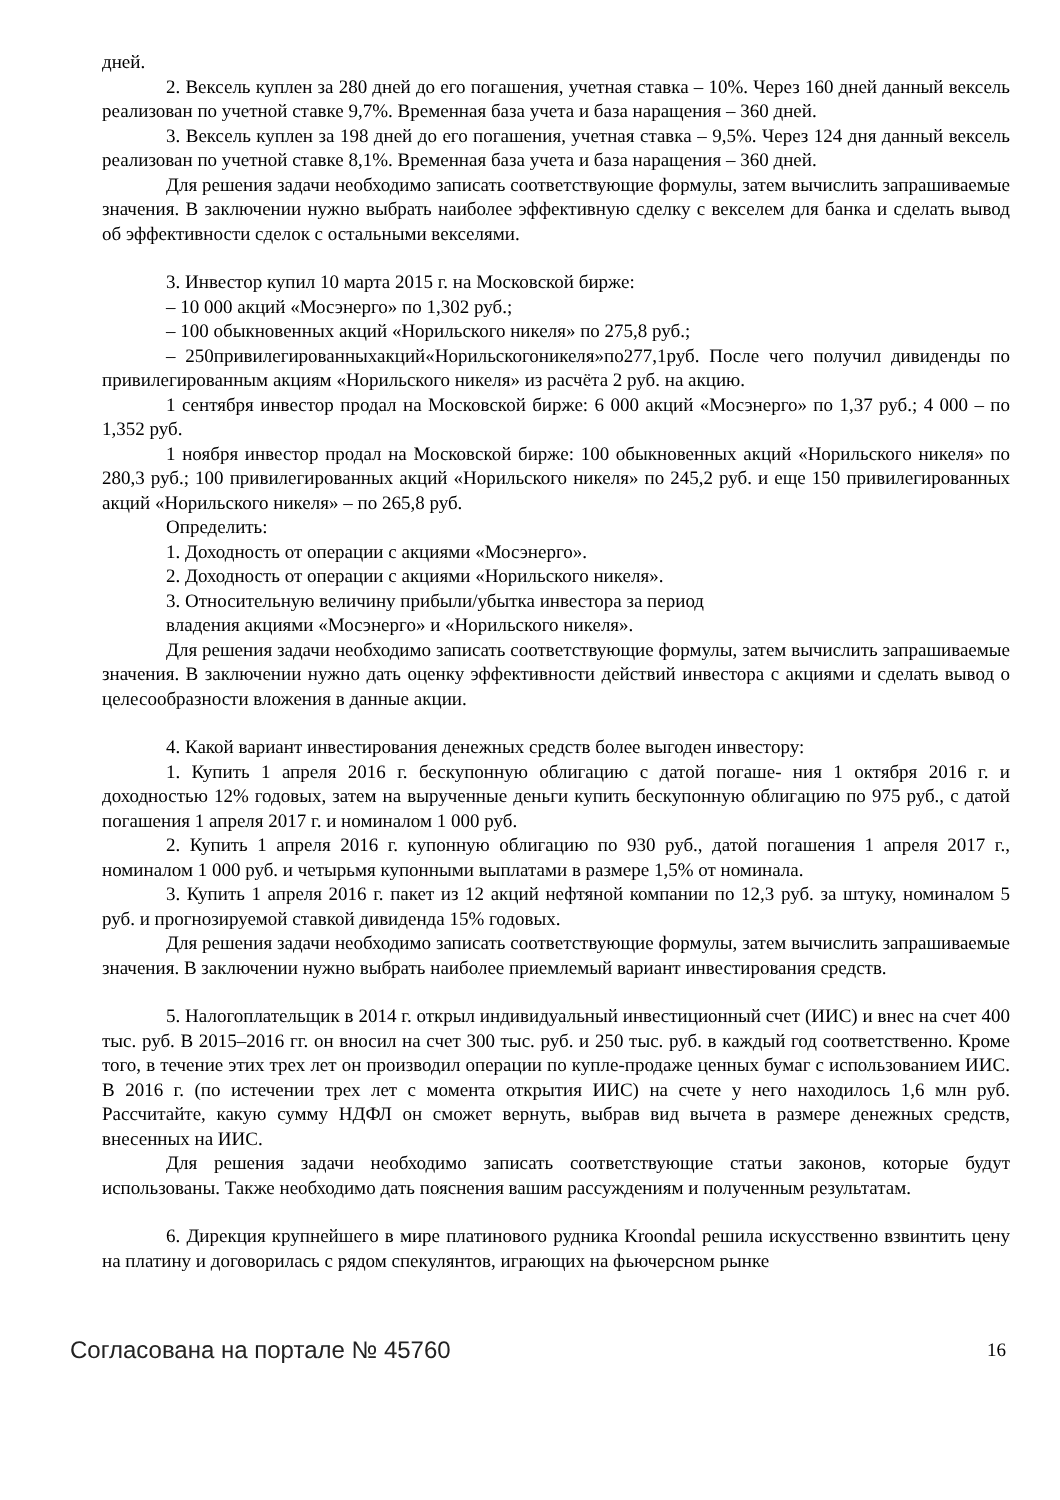дней.
2. Вексель куплен за 280 дней до его погашения, учетная ставка – 10%. Через 160 дней данный вексель реализован по учетной ставке 9,7%. Временная база учета и база наращения – 360 дней.
3. Вексель куплен за 198 дней до его погашения, учетная ставка – 9,5%. Через 124 дня данный вексель реализован по учетной ставке 8,1%. Временная база учета и база наращения – 360 дней.
Для решения задачи необходимо записать соответствующие формулы, затем вычислить запрашиваемые значения. В заключении нужно выбрать наиболее эффективную сделку с векселем для банка и сделать вывод об эффективности сделок с остальными векселями.
3. Инвестор купил 10 марта 2015 г. на Московской бирже:
– 10 000 акций «Мосэнерго» по 1,302 руб.;
– 100 обыкновенных акций «Норильского никеля» по 275,8 руб.;
– 250привилегированныхакций«Норильскогоникеля»по277,1руб. После чего получил дивиденды по привилегированным акциям «Норильского никеля» из расчёта 2 руб. на акцию.
1 сентября инвестор продал на Московской бирже: 6 000 акций «Мосэнерго» по 1,37 руб.; 4 000 – по 1,352 руб.
1 ноября инвестор продал на Московской бирже: 100 обыкновенных акций «Норильского никеля» по 280,3 руб.; 100 привилегированных акций «Норильского никеля» по 245,2 руб. и еще 150 привилегированных акций «Норильского никеля» – по 265,8 руб.
Определить:
1. Доходность от операции с акциями «Мосэнерго».
2. Доходность от операции с акциями «Норильского никеля».
3. Относительную величину прибыли/убытка инвестора за период
владения акциями «Мосэнерго» и «Норильского никеля».
Для решения задачи необходимо записать соответствующие формулы, затем вычислить запрашиваемые значения. В заключении нужно дать оценку эффективности действий инвестора с акциями и сделать вывод о целесообразности вложения в данные акции.
4. Какой вариант инвестирования денежных средств более выгоден инвестору:
1. Купить 1 апреля 2016 г. бескупонную облигацию с датой погаше- ния 1 октября 2016 г. и доходностью 12% годовых, затем на вырученные деньги купить бескупонную облигацию по 975 руб., с датой погашения 1 апреля 2017 г. и номиналом 1 000 руб.
2. Купить 1 апреля 2016 г. купонную облигацию по 930 руб., датой погашения 1 апреля 2017 г., номиналом 1 000 руб. и четырьмя купонными выплатами в размере 1,5% от номинала.
3. Купить 1 апреля 2016 г. пакет из 12 акций нефтяной компании по 12,3 руб. за штуку, номиналом 5 руб. и прогнозируемой ставкой дивиденда 15% годовых.
Для решения задачи необходимо записать соответствующие формулы, затем вычислить запрашиваемые значения. В заключении нужно выбрать наиболее приемлемый вариант инвестирования средств.
5. Налогоплательщик в 2014 г. открыл индивидуальный инвестиционный счет (ИИС) и внес на счет 400 тыс. руб. В 2015–2016 гг. он вносил на счет 300 тыс. руб. и 250 тыс. руб. в каждый год соответственно. Кроме того, в течение этих трех лет он производил операции по купле-продаже ценных бумаг с использованием ИИС. В 2016 г. (по истечении трех лет с момента открытия ИИС) на счете у него находилось 1,6 млн руб. Рассчитайте, какую сумму НДФЛ он сможет вернуть, выбрав вид вычета в размере денежных средств, внесенных на ИИС.
Для решения задачи необходимо записать соответствующие статьи законов, которые будут использованы. Также необходимо дать пояснения вашим рассуждениям и полученным результатам.
6. Дирекция крупнейшего в мире платинового рудника Kroondal решила искусственно взвинтить цену на платину и договорилась с рядом спекулянтов, играющих на фьючерсном рынке
Согласована на портале № 45760 16